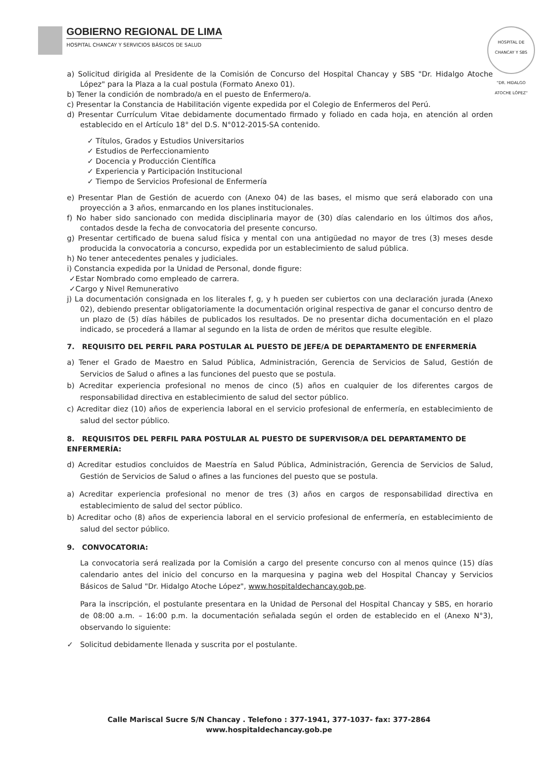GOBIERNO REGIONAL DE LIMA HOSPITAL CHANCAY Y SERVICIOS BÁSICOS DE SALUD
HOSPITAL DE CHANCAY Y SBS
"DR. HIDALGO ATOCHE LÓPEZ"
a) Solicitud dirigida al Presidente de la Comisión de Concurso del Hospital Chancay y SBS "Dr. Hidalgo Atoche López" para la Plaza a la cual postula (Formato Anexo 01).
b) Tener la condición de nombrado/a en el puesto de Enfermero/a.
c) Presentar la Constancia de Habilitación vigente expedida por el Colegio de Enfermeros del Perú.
d) Presentar Currículum Vitae debidamente documentado firmado y foliado en cada hoja, en atención al orden establecido en el Artículo 18° del D.S. N°012-2015-SA contenido.
✓ Títulos, Grados y Estudios Universitarios
✓ Estudios de Perfeccionamiento
✓ Docencia y Producción Científica
✓ Experiencia y Participación Institucional
✓ Tiempo de Servicios Profesional de Enfermería
e) Presentar Plan de Gestión de acuerdo con (Anexo 04) de las bases, el mismo que será elaborado con una proyección a 3 años, enmarcando en los planes institucionales.
f) No haber sido sancionado con medida disciplinaria mayor de (30) días calendario en los últimos dos años, contados desde la fecha de convocatoria del presente concurso.
g) Presentar certificado de buena salud física y mental con una antigüedad no mayor de tres (3) meses desde producida la convocatoria a concurso, expedida por un establecimiento de salud pública.
h) No tener antecedentes penales y judiciales.
i) Constancia expedida por la Unidad de Personal, donde figure:
✓Estar Nombrado como empleado de carrera.
✓Cargo y Nivel Remunerativo
j) La documentación consignada en los literales f, g, y h pueden ser cubiertos con una declaración jurada (Anexo 02), debiendo presentar obligatoriamente la documentación original respectiva de ganar el concurso dentro de un plazo de (5) días hábiles de publicados los resultados. De no presentar dicha documentación en el plazo indicado, se procederá a llamar al segundo en la lista de orden de méritos que resulte elegible.
7. REQUISITO DEL PERFIL PARA POSTULAR AL PUESTO DE JEFE/A DE DEPARTAMENTO DE ENFERMERÍA
a) Tener el Grado de Maestro en Salud Pública, Administración, Gerencia de Servicios de Salud, Gestión de Servicios de Salud o afines a las funciones del puesto que se postula.
b) Acreditar experiencia profesional no menos de cinco (5) años en cualquier de los diferentes cargos de responsabilidad directiva en establecimiento de salud del sector público.
c) Acreditar diez (10) años de experiencia laboral en el servicio profesional de enfermería, en establecimiento de salud del sector público.
8. REQUISITOS DEL PERFIL PARA POSTULAR AL PUESTO DE SUPERVISOR/A DEL DEPARTAMENTO DE ENFERMERÍA:
d) Acreditar estudios concluidos de Maestría en Salud Pública, Administración, Gerencia de Servicios de Salud, Gestión de Servicios de Salud o afines a las funciones del puesto que se postula.
a) Acreditar experiencia profesional no menor de tres (3) años en cargos de responsabilidad directiva en establecimiento de salud del sector público.
b) Acreditar ocho (8) años de experiencia laboral en el servicio profesional de enfermería, en establecimiento de salud del sector público.
9. CONVOCATORIA:
La convocatoria será realizada por la Comisión a cargo del presente concurso con al menos quince (15) días calendario antes del inicio del concurso en la marquesina y pagina web del Hospital Chancay y Servicios Básicos de Salud "Dr. Hidalgo Atoche López", www.hospitaldechancay.gob.pe.
Para la inscripción, el postulante presentara en la Unidad de Personal del Hospital Chancay y SBS, en horario de 08:00 a.m. – 16:00 p.m. la documentación señalada según el orden de establecido en el (Anexo N°3), observando lo siguiente:
✓ Solicitud debidamente llenada y suscrita por el postulante.
Calle Mariscal Sucre S/N Chancay . Telefono : 377-1941, 377-1037- fax: 377-2864
www.hospitaldechancay.gob.pe